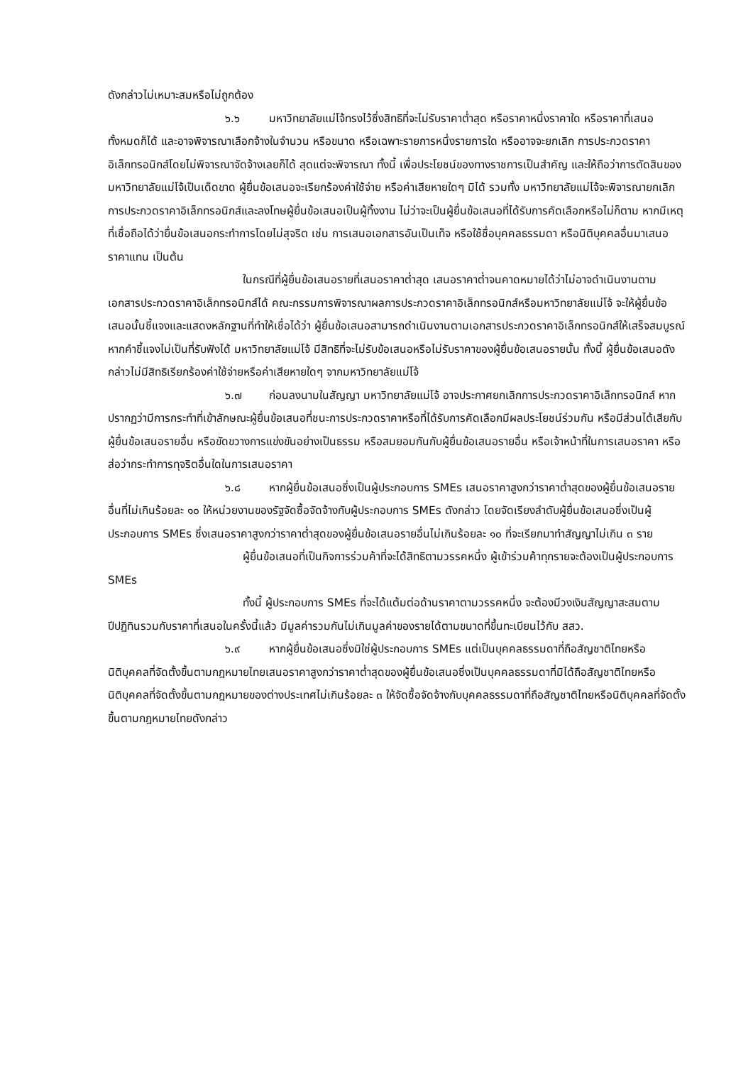ดังกล่าวไม่เหมาะสมหรือไม่ถูกต้อง
๖.๖ มหาวิทยาลัยแม่โจ้ทรงไว้ซึ่งสิทธิที่จะไม่รับราคาต่ำสุด หรือราคาหนึ่งราคาใด หรือราคาที่เสนอทั้งหมดก็ได้ และอาจพิจารณาเลือกจ้างในจำนวน หรือขนาด หรือเฉพาะรายการหนึ่งรายการใด หรืออาจจะยกเลิก การประกวดราคาอิเล็กทรอนิกส์โดยไม่พิจารณาจัดจ้างเลยก็ได้ สุดแต่จะพิจารณา ทั้งนี้ เพื่อประโยชน์ของทางราชการเป็นสำคัญ และให้ถือว่าการตัดสินของ มหาวิทยาลัยแม่โจ้เป็นเด็ดขาด ผู้ยื่นข้อเสนอจะเรียกร้องค่าใช้จ่าย หรือค่าเสียหายใดๆ มิได้ รวมทั้ง มหาวิทยาลัยแม่โจ้จะพิจารณายกเลิกการประกวดราคาอิเล็กทรอนิกส์และลงโทษผู้ยื่นข้อเสนอเป็นผู้ทิ้งงาน ไม่ว่าจะเป็นผู้ยื่นข้อเสนอที่ได้รับการคัดเลือกหรือไม่ก็ตาม หากมีเหตุที่เชื่อถือได้ว่ายื่นข้อเสนอกระทำการโดยไม่สุจริต เช่น การเสนอเอกสารอันเป็นเท็จ หรือใช้ชื่อบุคคลธรรมดา หรือนิติบุคคลอื่นมาเสนอราคาแทน เป็นต้น
ในกรณีที่ผู้ยื่นข้อเสนอรายที่เสนอราคาต่ำสุด เสนอราคาต่ำจนคาดหมายได้ว่าไม่อาจดำเนินงานตามเอกสารประกวดราคาอิเล็กทรอนิกส์ได้ คณะกรรมการพิจารณาผลการประกวดราคาอิเล็กทรอนิกส์หรือมหาวิทยาลัยแม่โจ้ จะให้ผู้ยื่นข้อเสนอนั้นชี้แจงและแสดงหลักฐานที่ทำให้เชื่อได้ว่า ผู้ยื่นข้อเสนอสามารถดำเนินงานตามเอกสารประกวดราคาอิเล็กทรอนิกส์ให้เสร็จสมบูรณ์ หากคำชี้แจงไม่เป็นที่รับฟังได้ มหาวิทยาลัยแม่โจ้ มีสิทธิที่จะไม่รับข้อเสนอหรือไม่รับราคาของผู้ยื่นข้อเสนอรายนั้น ทั้งนี้ ผู้ยื่นข้อเสนอดังกล่าวไม่มีสิทธิเรียกร้องค่าใช้จ่ายหรือค่าเสียหายใดๆ จากมหาวิทยาลัยแม่โจ้
๖.๗ ก่อนลงนามในสัญญา มหาวิทยาลัยแม่โจ้ อาจประกาศยกเลิกการประกวดราคาอิเล็กทรอนิกส์ หากปรากฏว่ามีการกระทำที่เข้าลักษณะผู้ยื่นข้อเสนอที่ชนะการประกวดราคาหรือที่ได้รับการคัดเลือกมีผลประโยชน์ร่วมกัน หรือมีส่วนได้เสียกับผู้ยื่นข้อเสนอรายอื่น หรือขัดขวางการแข่งขันอย่างเป็นธรรม หรือสมยอมกันกับผู้ยื่นข้อเสนอรายอื่น หรือเจ้าหน้าที่ในการเสนอราคา หรือส่อว่ากระทำการทุจริตอื่นใดในการเสนอราคา
๖.๘ หากผู้ยื่นข้อเสนอซึ่งเป็นผู้ประกอบการ SMEs เสนอราคาสูงกว่าราคาต่ำสุดของผู้ยื่นข้อเสนอรายอื่นที่ไม่เกินร้อยละ ๑๐ ให้หน่วยงานของรัฐจัดซื้อจัดจ้างกับผู้ประกอบการ SMEs ดังกล่าว โดยจัดเรียงลำดับผู้ยื่นข้อเสนอซึ่งเป็นผู้ประกอบการ SMEs ซึ่งเสนอราคาสูงกว่าราคาต่ำสุดของผู้ยื่นข้อเสนอรายอื่นไม่เกินร้อยละ ๑๐ ที่จะเรียกมาทำสัญญาไม่เกิน ๓ ราย
ผู้ยื่นข้อเสนอที่เป็นกิจการร่วมค้าที่จะได้สิทธิตามวรรคหนึ่ง ผู้เข้าร่วมค้าทุกรายจะต้องเป็นผู้ประกอบการ SMEs
ทั้งนี้ ผู้ประกอบการ SMEs ที่จะได้แต้มต่อด้านราคาตามวรรคหนึ่ง จะต้องมีวงเงินสัญญาสะสมตามปีปฏิทินรวมกับราคาที่เสนอในครั้งนี้แล้ว มีมูลค่ารวมกันไม่เกินมูลค่าของรายได้ตามขนาดที่ขึ้นทะเบียนไว้กับ สสว.
๖.๙ หากผู้ยื่นข้อเสนอซึ่งมิใช่ผู้ประกอบการ SMEs แต่เป็นบุคคลธรรมดาที่ถือสัญชาติไทยหรือนิติบุคคลที่จัดตั้งขึ้นตามกฎหมายไทยเสนอราคาสูงกว่าราคาต่ำสุดของผู้ยื่นข้อเสนอซึ่งเป็นบุคคลธรรมดาที่มิได้ถือสัญชาติไทยหรือนิติบุคคลที่จัดตั้งขึ้นตามกฎหมายของต่างประเทศไม่เกินร้อยละ ๓ ให้จัดซื้อจัดจ้างกับบุคคลธรรมดาที่ถือสัญชาติไทยหรือนิติบุคคลที่จัดตั้งขึ้นตามกฎหมายไทยดังกล่าว